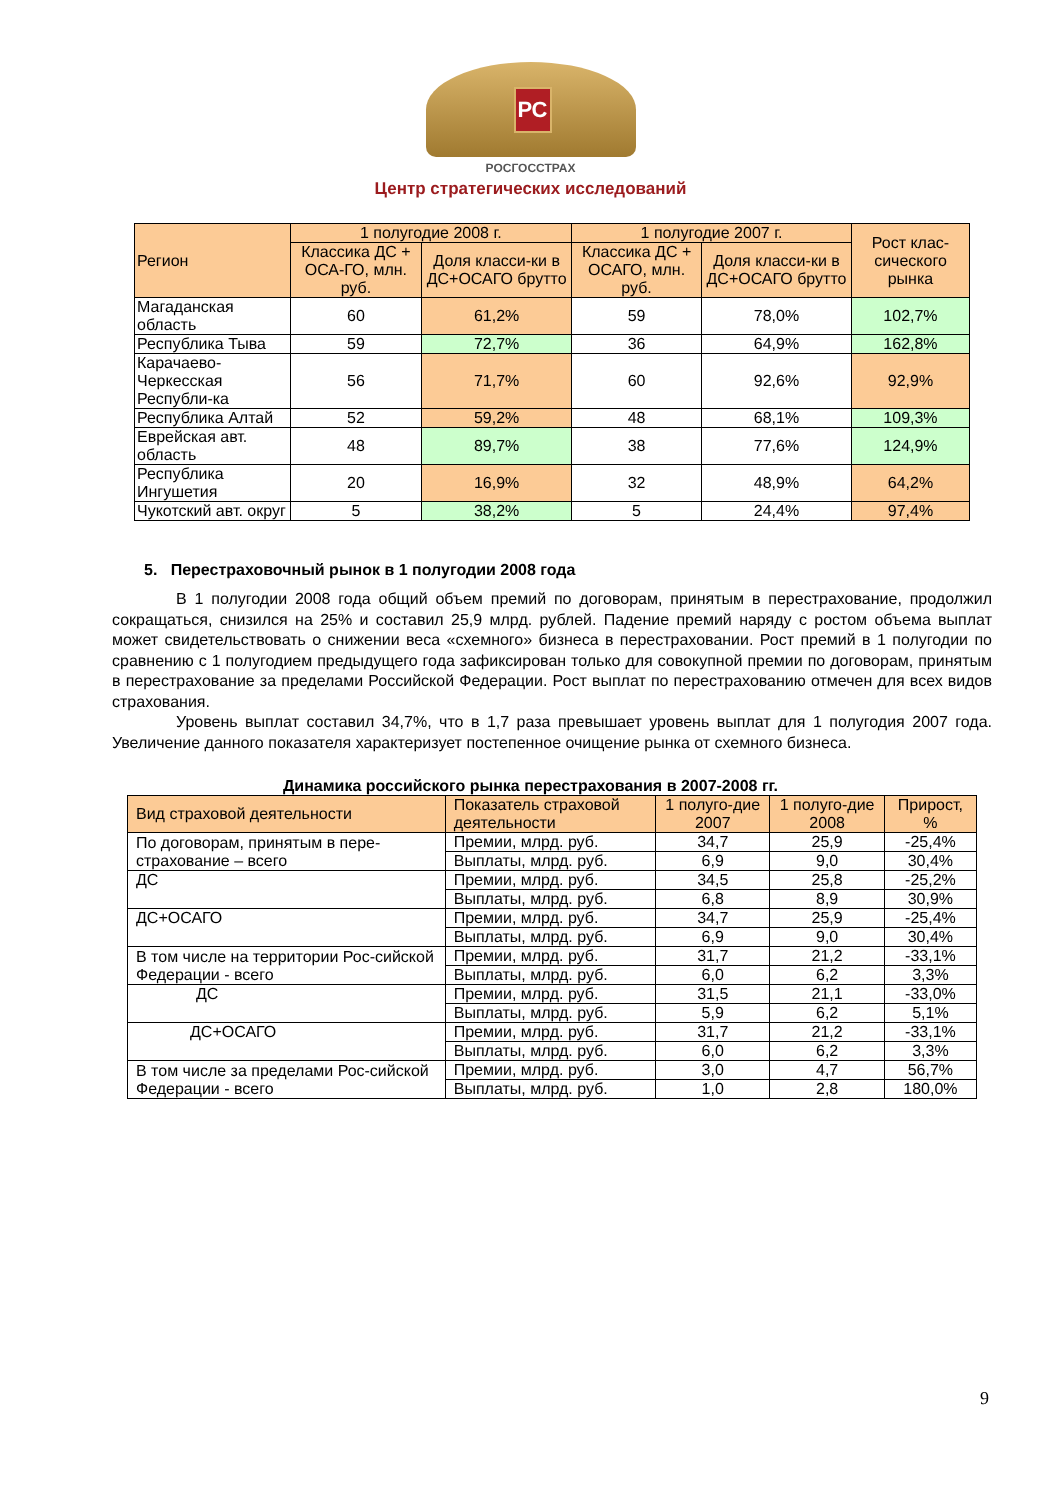РС
РОСГОССТРАХ
Центр стратегических исследований
| Регион | 1 полугодие 2008 г. | | 1 полугодие 2007 г. | | Рост клас-сического рынка |
| | Классика ДС + ОСА-ГО, млн. руб. | Доля класси-ки в ДС+ОСАГО брутто | Классика ДС + ОСАГО, млн. руб. | Доля класси-ки в ДС+ОСАГО брутто | |
| Магаданская область | 60 | 61,2% | 59 | 78,0% | 102,7% |
| Республика Тыва | 59 | 72,7% | 36 | 64,9% | 162,8% |
| Карачаево-Черкесская Республи-ка | 56 | 71,7% | 60 | 92,6% | 92,9% |
| Республика Алтай | 52 | 59,2% | 48 | 68,1% | 109,3% |
| Еврейская авт. область | 48 | 89,7% | 38 | 77,6% | 124,9% |
| Республика Ингушетия | 20 | 16,9% | 32 | 48,9% | 64,2% |
| Чукотский авт. округ | 5 | 38,2% | 5 | 24,4% | 97,4% |
5. Перестраховочный рынок в 1 полугодии 2008 года
В 1 полугодии 2008 года общий объем премий по договорам, принятым в перестрахование, продолжил сокращаться, снизился на 25% и составил 25,9 млрд. рублей. Падение премий наряду с ростом объема выплат может свидетельствовать о снижении веса «схемного» бизнеса в перестраховании. Рост премий в 1 полугодии по сравнению с 1 полугодием предыдущего года зафиксирован только для совокупной премии по договорам, принятым в перестрахование за пределами Российской Федерации. Рост выплат по перестрахованию отмечен для всех видов страхования.
Уровень выплат составил 34,7%, что в 1,7 раза превышает уровень выплат для 1 полугодия 2007 года. Увеличение данного показателя характеризует постепенное очищение рынка от схемного бизнеса.
Динамика российского рынка перестрахования в 2007-2008 гг.
| Вид страховой деятельности | Показатель страховой деятельности | 1 полуго-дие 2007 | 1 полуго-дие 2008 | Прирост, % |
| По договорам, принятым в пере-страхование – всего | Премии, млрд. руб. | 34,7 | 25,9 | -25,4% |
| | Выплаты, млрд. руб. | 6,9 | 9,0 | 30,4% |
| ДС | Премии, млрд. руб. | 34,5 | 25,8 | -25,2% |
| | Выплаты, млрд. руб. | 6,8 | 8,9 | 30,9% |
| ДС+ОСАГО | Премии, млрд. руб. | 34,7 | 25,9 | -25,4% |
| | Выплаты, млрд. руб. | 6,9 | 9,0 | 30,4% |
| В том числе на территории Рос-сийской Федерации - всего | Премии, млрд. руб. | 31,7 | 21,2 | -33,1% |
| | Выплаты, млрд. руб. | 6,0 | 6,2 | 3,3% |
| ДС | Премии, млрд. руб. | 31,5 | 21,1 | -33,0% |
| | Выплаты, млрд. руб. | 5,9 | 6,2 | 5,1% |
| ДС+ОСАГО | Премии, млрд. руб. | 31,7 | 21,2 | -33,1% |
| | Выплаты, млрд. руб. | 6,0 | 6,2 | 3,3% |
| В том числе за пределами Рос-сийской Федерации - всего | Премии, млрд. руб. | 3,0 | 4,7 | 56,7% |
| | Выплаты, млрд. руб. | 1,0 | 2,8 | 180,0% |
9